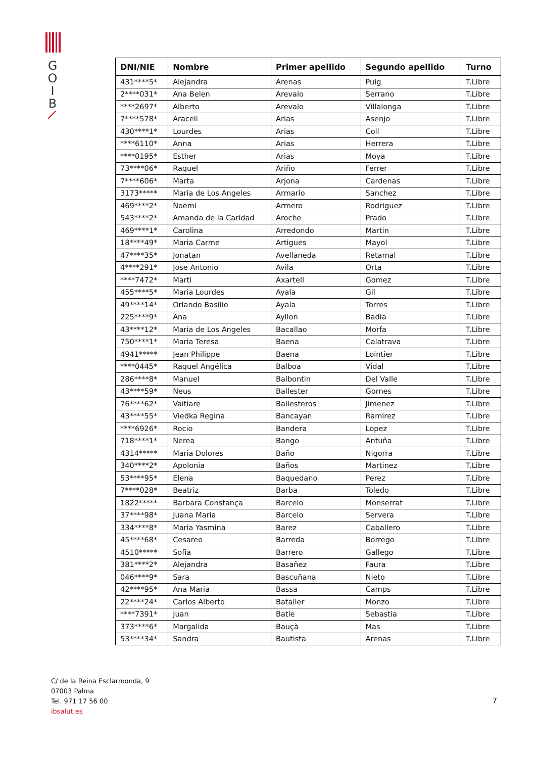G
O
I
B
| DNI/NIE | Nombre | Primer apellido | Segundo apellido | Turno |
| --- | --- | --- | --- | --- |
| 431****5* | Alejandra | Arenas | Puig | T.Libre |
| 2****031* | Ana Belen | Arevalo | Serrano | T.Libre |
| ****2697* | Alberto | Arevalo | Villalonga | T.Libre |
| 7****578* | Araceli | Arias | Asenjo | T.Libre |
| 430****1* | Lourdes | Arias | Coll | T.Libre |
| ****6110* | Anna | Arias | Herrera | T.Libre |
| ****0195* | Esther | Arias | Moya | T.Libre |
| 73****06* | Raquel | Ariño | Ferrer | T.Libre |
| 7****606* | Marta | Arjona | Cardenas | T.Libre |
| 3173***** | Maria de Los Angeles | Armario | Sanchez | T.Libre |
| 469****2* | Noemi | Armero | Rodriguez | T.Libre |
| 543****2* | Amanda de la Caridad | Aroche | Prado | T.Libre |
| 469****1* | Carolina | Arredondo | Martin | T.Libre |
| 18****49* | Maria Carme | Artigues | Mayol | T.Libre |
| 47****35* | Jonatan | Avellaneda | Retamal | T.Libre |
| 4****291* | Jose Antonio | Avila | Orta | T.Libre |
| ****7472* | Marti | Axartell | Gomez | T.Libre |
| 455****5* | Maria Lourdes | Ayala | Gil | T.Libre |
| 49****14* | Orlando Basilio | Ayala | Torres | T.Libre |
| 225****9* | Ana | Ayllon | Badia | T.Libre |
| 43****12* | Maria de Los Angeles | Bacallao | Morfa | T.Libre |
| 750****1* | Maria Teresa | Baena | Calatrava | T.Libre |
| 4941***** | Jean Philippe | Baena | Lointier | T.Libre |
| ****0445* | Raquel Angélica | Balboa | Vidal | T.Libre |
| 286****8* | Manuel | Balbontin | Del Valle | T.Libre |
| 43****59* | Neus | Ballester | Gornes | T.Libre |
| 76****62* | Vaitiare | Ballesteros | Jimenez | T.Libre |
| 43****55* | Viedka Regina | Bancayan | Ramirez | T.Libre |
| ****6926* | Rocio | Bandera | Lopez | T.Libre |
| 718****1* | Nerea | Bango | Antuña | T.Libre |
| 4314***** | Maria Dolores | Baño | Nigorra | T.Libre |
| 340****2* | Apolonia | Baños | Martinez | T.Libre |
| 53****95* | Elena | Baquedano | Perez | T.Libre |
| 7****028* | Beatriz | Barba | Toledo | T.Libre |
| 1822***** | Barbara Constança | Barcelo | Monserrat | T.Libre |
| 37****98* | Juana Maria | Barcelo | Servera | T.Libre |
| 334****8* | Maria Yasmina | Barez | Caballero | T.Libre |
| 45****68* | Cesareo | Barreda | Borrego | T.Libre |
| 4510***** | Sofia | Barrero | Gallego | T.Libre |
| 381****2* | Alejandra | Basañez | Faura | T.Libre |
| 046****9* | Sara | Bascuñana | Nieto | T.Libre |
| 42****95* | Ana Maria | Bassa | Camps | T.Libre |
| 22****24* | Carlos Alberto | Bataller | Monzo | T.Libre |
| ****7391* | Juan | Batle | Sebastia | T.Libre |
| 373****6* | Margalida | Bauçà | Mas | T.Libre |
| 53****34* | Sandra | Bautista | Arenas | T.Libre |
C/ de la Reina Esclarmonda, 9
07003 Palma
Tel. 971 17 56 00
ibsalut.es
7